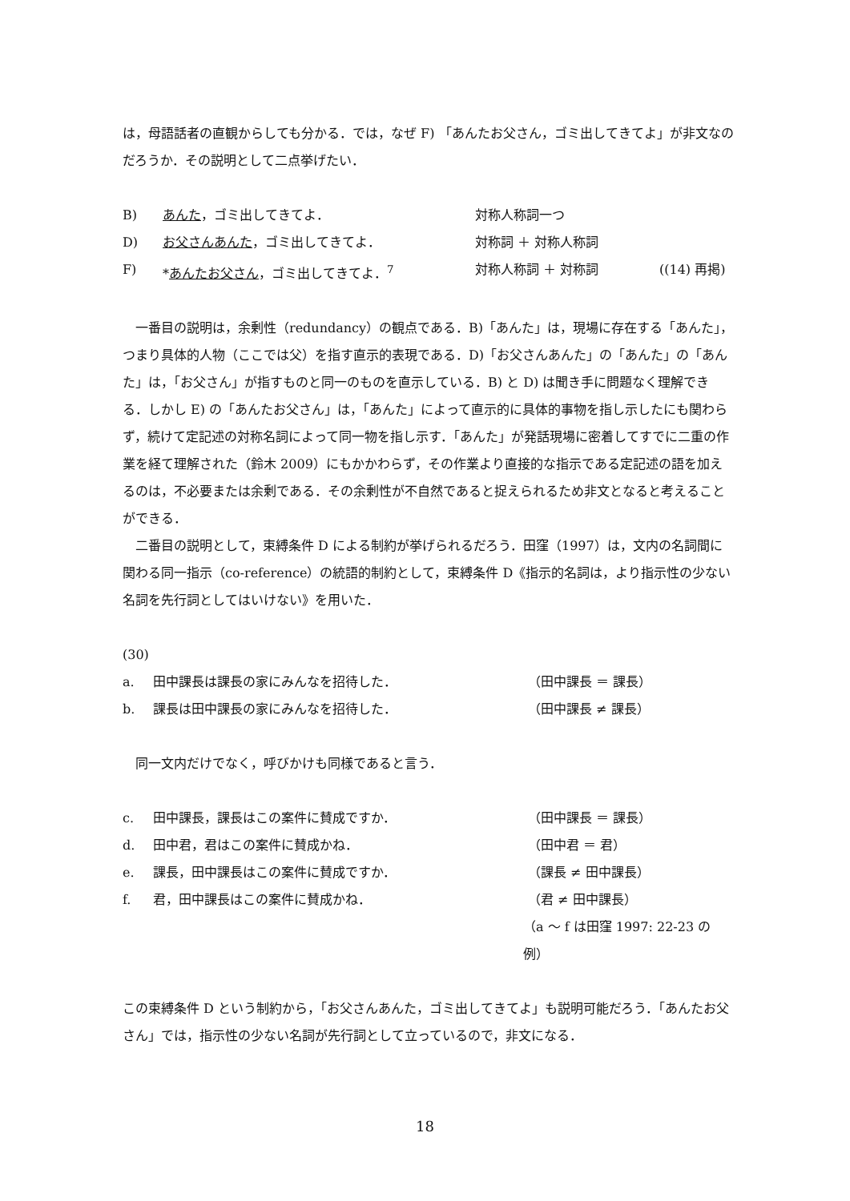は，母語話者の直観からしても分かる．では，なぜ F) 「あんたお父さん，ゴミ出してきてよ」が非文なのだろうか．その説明として二点挙げたい．
B) あんた，ゴミ出してきてよ． 対称人称詞一つ
D) お父さんあんた，ゴミ出してきてよ． 対称詞 ＋ 対称人称詞
F) *あんたお父さん，ゴミ出してきてよ．<sup>7</sup> 対称人称詞 ＋ 対称詞 ((14) 再掲)
　一番目の説明は，余剰性（redundancy）の観点である．B)「あんた」は，現場に存在する「あんた」，つまり具体的人物（ここでは父）を指す直示的表現である．D)「お父さんあんた」の「あんた」の「あんた」は，「お父さん」が指すものと同一のものを直示している．B) と D) は聞き手に問題なく理解できる．しかし E) の「あんたお父さん」は，「あんた」によって直示的に具体的事物を指し示したにも関わらず，続けて定記述の対称名詞によって同一物を指し示す．「あんた」が発話現場に密着してすでに二重の作業を経て理解された（鈴木 2009）にもかかわらず，その作業より直接的な指示である定記述の語を加えるのは，不必要または余剰である．その余剰性が不自然であると捉えられるため非文となると考えることができる．
　二番目の説明として，束縛条件 D による制約が挙げられるだろう．田窪（1997）は，文内の名詞間に関わる同一指示（co-reference）の統語的制約として，束縛条件 D《指示的名詞は，より指示性の少ない名詞を先行詞としてはいけない》を用いた．
(30)
a. 田中課長は課長の家にみんなを招待した． （田中課長 ＝ 課長）
b. 課長は田中課長の家にみんなを招待した． （田中課長 ≠ 課長）
　同一文内だけでなく，呼びかけも同様であると言う．
c. 田中課長，課長はこの案件に賛成ですか． （田中課長 ＝ 課長）
d. 田中君，君はこの案件に賛成かね． （田中君 ＝ 君）
e. 課長，田中課長はこの案件に賛成ですか． （課長 ≠ 田中課長）
f. 君，田中課長はこの案件に賛成かね． （君 ≠ 田中課長）
（a ～ f は田窪 1997: 22-23 の例）
この束縛条件 D という制約から，「お父さんあんた，ゴミ出してきてよ」も説明可能だろう．「あんたお父さん」では，指示性の少ない名詞が先行詞として立っているので，非文になる．
18